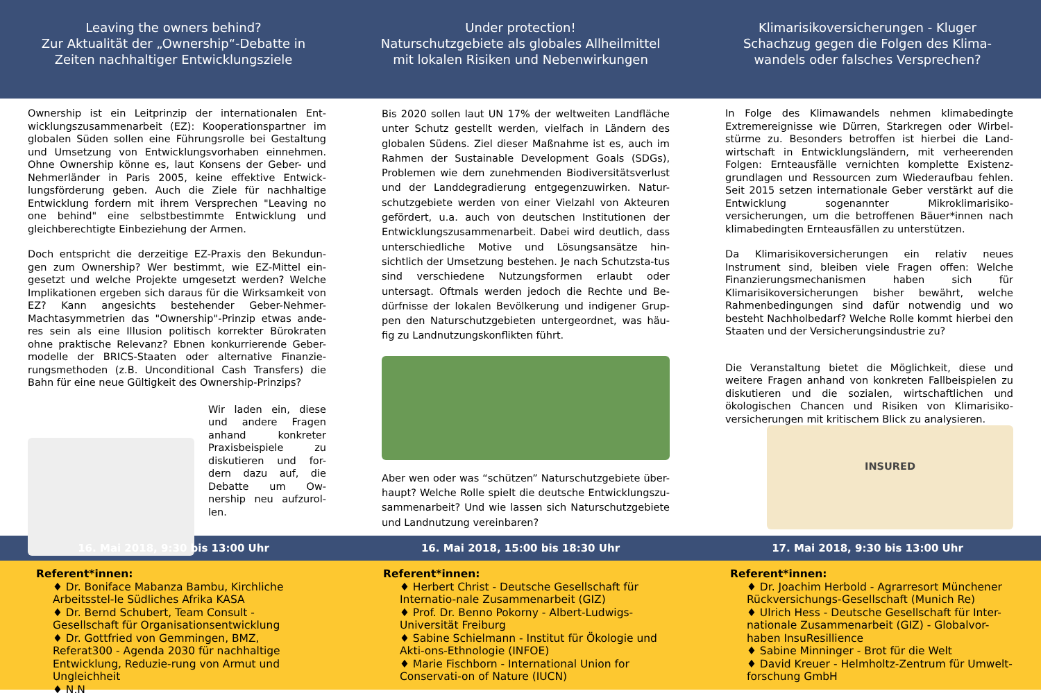Leaving the owners behind?
Zur Aktualität der „Ownership“-Debatte in
Zeiten nachhaltiger Entwicklungsziele
Under protection!
Naturschutzgebiete als globales Allheilmittel
mit lokalen Risiken und Nebenwirkungen
Klimarisikoversicherungen - Kluger
Schachzug gegen die Folgen des Klima-
wandels oder falsches Versprechen?
Ownership ist ein Leitprinzip der internationalen Ent-wicklungszusammenarbeit (EZ): Kooperationspartner im globalen Süden sollen eine Führungsrolle bei Gestaltung und Umsetzung von Entwicklungsvorhaben einnehmen. Ohne Ownership könne es, laut Konsens der Geber- und Nehmerländer in Paris 2005, keine effektive Entwick-lungsförderung geben. Auch die Ziele für nachhaltige Entwicklung fordern mit ihrem Versprechen "Leaving no one behind" eine selbstbestimmte Entwicklung und gleichberechtigte Einbeziehung der Armen.
Doch entspricht die derzeitige EZ-Praxis den Bekundun-gen zum Ownership? Wer bestimmt, wie EZ-Mittel ein-gesetzt und welche Projekte umgesetzt werden? Welche Implikationen ergeben sich daraus für die Wirksamkeit von EZ? Kann angesichts bestehender Geber-Nehmer-Machtasymmetrien das "Ownership"-Prinzip etwas ande-res sein als eine Illusion politisch korrekter Bürokraten ohne praktische Relevanz? Ebnen konkurrierende Geber-modelle der BRICS-Staaten oder alternative Finanzie-rungsmethoden (z.B. Unconditional Cash Transfers) die Bahn für eine neue Gültigkeit des Ownership-Prinzips?
Wir laden ein, diese und andere Fragen anhand konkreter Praxisbeispiele zu diskutieren und for-dern dazu auf, die Debatte um Ow-nership neu aufzurol-len.
Bis 2020 sollen laut UN 17% der weltweiten Landfläche unter Schutz gestellt werden, vielfach in Ländern des globalen Südens. Ziel dieser Maßnahme ist es, auch im Rahmen der Sustainable Development Goals (SDGs), Problemen wie dem zunehmenden Biodiversitätsverlust und der Landdegradierung entgegenzuwirken. Natur-schutzgebiete werden von einer Vielzahl von Akteuren gefördert, u.a. auch von deutschen Institutionen der Entwicklungszusammenarbeit. Dabei wird deutlich, dass unterschiedliche Motive und Lösungsansätze hin-sichtlich der Umsetzung bestehen. Je nach Schutzsta-tus sind verschiedene Nutzungsformen erlaubt oder untersagt. Oftmals werden jedoch die Rechte und Be-dürfnisse der lokalen Bevölkerung und indigener Grup-pen den Naturschutzgebieten untergeordnet, was häu-fig zu Landnutzungskonflikten führt.
Aber wen oder was “schützen” Naturschutzgebiete über-haupt? Welche Rolle spielt die deutsche Entwicklungszu-sammenarbeit? Und wie lassen sich Naturschutzgebiete und Landnutzung vereinbaren?
In Folge des Klimawandels nehmen klimabedingte Extremereignisse wie Dürren, Starkregen oder Wirbel-stürme zu. Besonders betroffen ist hierbei die Land-wirtschaft in Entwicklungsländern, mit verheerenden Folgen: Ernteausfälle vernichten komplette Existenz-grundlagen und Ressourcen zum Wiederaufbau fehlen. Seit 2015 setzen internationale Geber verstärkt auf die Entwicklung sogenannter Mikroklimarisiko-versicherungen, um die betroffenen Bäuer*innen nach klimabedingten Ernteausfällen zu unterstützen.
Da Klimarisikoversicherungen ein relativ neues Instrument sind, bleiben viele Fragen offen: Welche Finanzierungsmechanismen haben sich für Klimarisikoversicherungen bisher bewährt, welche Rahmenbedingungen sind dafür notwendig und wo besteht Nachholbedarf? Welche Rolle kommt hierbei den Staaten und der Versicherungsindustrie zu?
Die Veranstaltung bietet die Möglichkeit, diese und weitere Fragen anhand von konkreten Fallbeispielen zu diskutieren und die sozialen, wirtschaftlichen und ökologischen Chancen und Risiken von Klimarisiko-versicherungen mit kritischem Blick zu analysieren.
INSURED
16. Mai 2018, 9:30 bis 13:00 Uhr
16. Mai 2018, 15:00 bis 18:30 Uhr
17. Mai 2018, 9:30 bis 13:00 Uhr
Referent*innen:
♦ Dr. Boniface Mabanza Bambu, Kirchliche Arbeitsstel-le Südliches Afrika KASA
♦ Dr. Bernd Schubert, Team Consult - Gesellschaft für Organisationsentwicklung
♦ Dr. Gottfried von Gemmingen, BMZ, Referat300 - Agenda 2030 für nachhaltige Entwicklung, Reduzie-rung von Armut und Ungleichheit
♦ N.N
Referent*innen:
♦ Herbert Christ - Deutsche Gesellschaft für Internatio-nale Zusammenarbeit (GIZ)
♦ Prof. Dr. Benno Pokorny - Albert-Ludwigs-Universität Freiburg
♦ Sabine Schielmann - Institut für Ökologie und Akti-ons-Ethnologie (INFOE)
♦ Marie Fischborn - International Union for Conservati-on of Nature (IUCN)
Referent*innen:
♦ Dr. Joachim Herbold - Agrarresort Münchener Rückversichungs-Gesellschaft (Munich Re)
♦ Ulrich Hess - Deutsche Gesellschaft für Inter-nationale Zusammenarbeit (GIZ) - Globalvor-haben InsuResillience
♦ Sabine Minninger - Brot für die Welt
♦ David Kreuer - Helmholtz-Zentrum für Umwelt-forschung GmbH